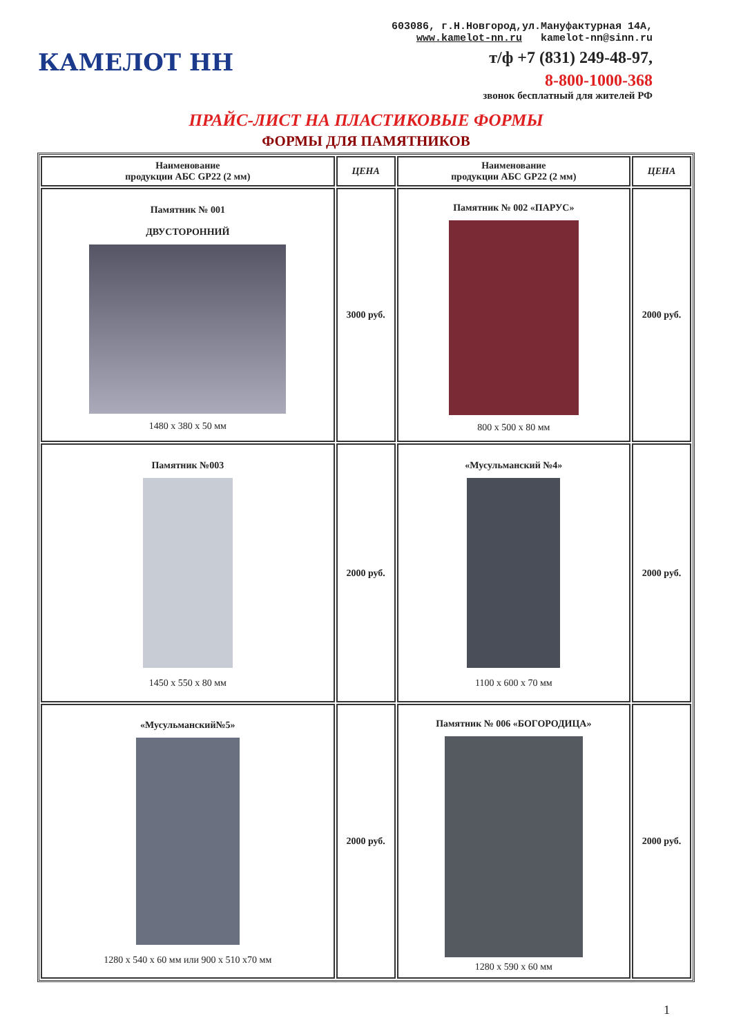КАМЕЛОТ НН
603086, г.Н.Новгород,ул.Мануфактурная 14А,
www.kamelot-nn.ru kamelot-nn@sinn.ru
т/ф +7 (831) 249-48-97,
8-800-1000-368
звонок бесплатный для жителей РФ
ПРАЙС-ЛИСТ НА ПЛАСТИКОВЫЕ ФОРМЫ
ФОРМЫ ДЛЯ ПАМЯТНИКОВ
| Наименование продукции АБС GP22 (2 мм) | ЦЕНА | Наименование продукции АБС GP22 (2 мм) | ЦЕНА |
| --- | --- | --- | --- |
| Памятник № 001 ДВУСТОРОННИЙ 1480 х 380 х 50 мм | 3000 руб. | Памятник № 002 «ПАРУС» 800 х 500 х 80 мм | 2000 руб. |
| Памятник №003 1450 х 550 х 80 мм | 2000 руб. | «Мусульманский №4» 1100 х 600 х 70 мм | 2000 руб. |
| «Мусульманский№5» 1280 х 540 х 60 мм или 900 х 510 х70 мм | 2000 руб. | Памятник № 006 «БОГОРОДИЦА» 1280 х 590 х 60 мм | 2000 руб. |
1